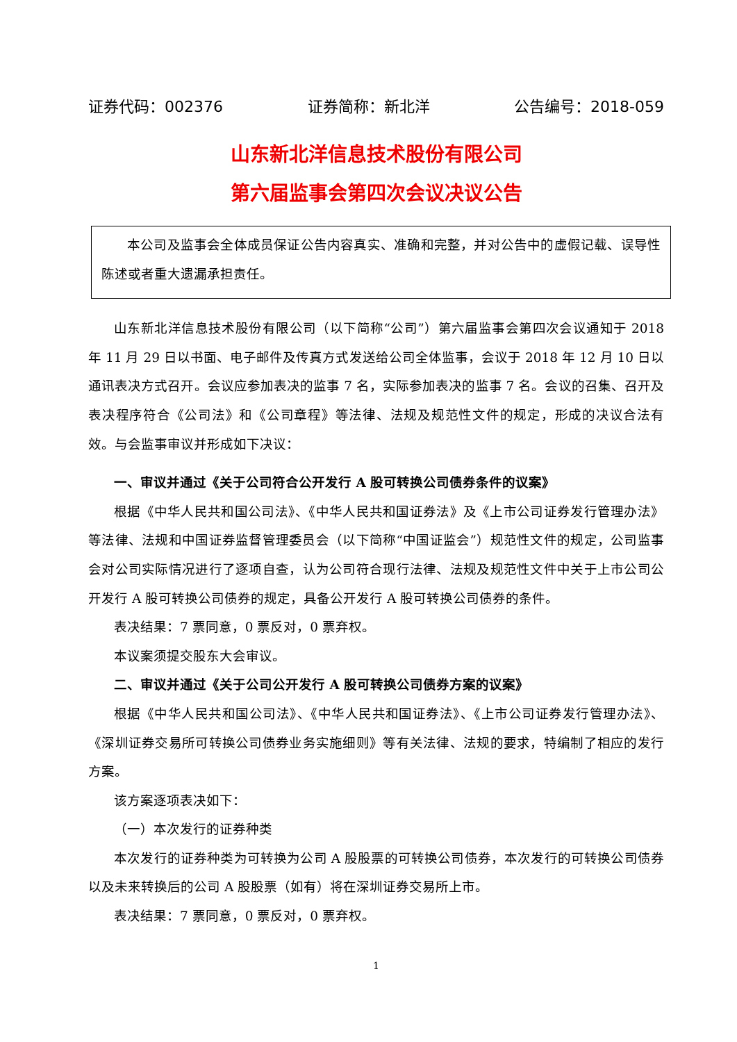证券代码：002376 证券简称：新北洋 公告编号：2018-059
山东新北洋信息技术股份有限公司
第六届监事会第四次会议决议公告
本公司及监事会全体成员保证公告内容真实、准确和完整，并对公告中的虚假记载、误导性陈述或者重大遗漏承担责任。
山东新北洋信息技术股份有限公司（以下简称“公司”）第六届监事会第四次会议通知于 2018 年 11 月 29 日以书面、电子邮件及传真方式发送给公司全体监事，会议于 2018 年 12 月 10 日以通讯表决方式召开。会议应参加表决的监事 7 名，实际参加表决的监事 7 名。会议的召集、召开及表决程序符合《公司法》和《公司章程》等法律、法规及规范性文件的规定，形成的决议合法有效。与会监事审议并形成如下决议：
一、审议并通过《关于公司符合公开发行 A 股可转换公司债券条件的议案》
根据《中华人民共和国公司法》、《中华人民共和国证券法》及《上市公司证券发行管理办法》等法律、法规和中国证券监督管理委员会（以下简称“中国证监会”）规范性文件的规定，公司监事会对公司实际情况进行了逐项自查，认为公司符合现行法律、法规及规范性文件中关于上市公司公开发行 A 股可转换公司债券的规定，具备公开发行 A 股可转换公司债券的条件。
表决结果：7 票同意，0 票反对，0 票弃权。
本议案须提交股东大会审议。
二、审议并通过《关于公司公开发行 A 股可转换公司债券方案的议案》
根据《中华人民共和国公司法》、《中华人民共和国证券法》、《上市公司证券发行管理办法》、《深圳证券交易所可转换公司债券业务实施细则》等有关法律、法规的要求，特编制了相应的发行方案。
该方案逐项表决如下：
（一）本次发行的证券种类
本次发行的证券种类为可转换为公司 A 股股票的可转换公司债券，本次发行的可转换公司债券以及未来转换后的公司 A 股股票（如有）将在深圳证券交易所上市。
表决结果：7 票同意，0 票反对，0 票弃权。
1